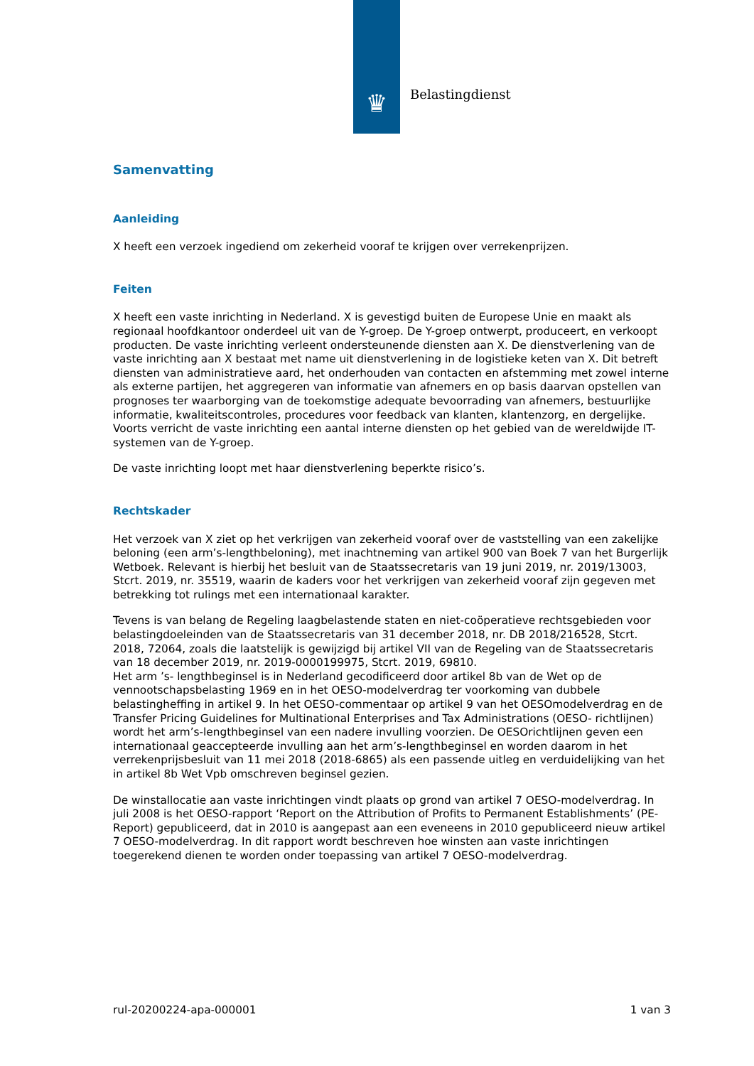♛ Belastingdienst
Samenvatting
Aanleiding
X heeft een verzoek ingediend om zekerheid vooraf te krijgen over verrekenprijzen.
Feiten
X heeft een vaste inrichting in Nederland. X is gevestigd buiten de Europese Unie en maakt als regionaal hoofdkantoor onderdeel uit van de Y-groep. De Y-groep ontwerpt, produceert, en verkoopt producten. De vaste inrichting verleent ondersteunende diensten aan X. De dienstverlening van de vaste inrichting aan X bestaat met name uit dienstverlening in de logistieke keten van X. Dit betreft diensten van administratieve aard, het onderhouden van contacten en afstemming met zowel interne als externe partijen, het aggregeren van informatie van afnemers en op basis daarvan opstellen van prognoses ter waarborging van de toekomstige adequate bevoorrading van afnemers, bestuurlijke informatie, kwaliteitscontroles, procedures voor feedback van klanten, klantenzorg, en dergelijke. Voorts verricht de vaste inrichting een aantal interne diensten op het gebied van de wereldwijde IT-systemen van de Y-groep.
De vaste inrichting loopt met haar dienstverlening beperkte risico’s.
Rechtskader
Het verzoek van X ziet op het verkrijgen van zekerheid vooraf over de vaststelling van een zakelijke beloning (een arm’s-lengthbeloning), met inachtneming van artikel 900 van Boek 7 van het Burgerlijk Wetboek. Relevant is hierbij het besluit van de Staatssecretaris van 19 juni 2019, nr. 2019/13003, Stcrt. 2019, nr. 35519, waarin de kaders voor het verkrijgen van zekerheid vooraf zijn gegeven met betrekking tot rulings met een internationaal karakter.
Tevens is van belang de Regeling laagbelastende staten en niet-coöperatieve rechtsgebieden voor belastingdoeleinden van de Staatssecretaris van 31 december 2018, nr. DB 2018/216528, Stcrt. 2018, 72064, zoals die laatstelijk is gewijzigd bij artikel VII van de Regeling van de Staatssecretaris van 18 december 2019, nr. 2019-0000199975, Stcrt. 2019, 69810.
Het arm ’s- lengthbeginsel is in Nederland gecodificeerd door artikel 8b van de Wet op de vennootschapsbelasting 1969 en in het OESO-modelverdrag ter voorkoming van dubbele belastingheffing in artikel 9. In het OESO-commentaar op artikel 9 van het OESOmodelverdrag en de Transfer Pricing Guidelines for Multinational Enterprises and Tax Administrations (OESO- richtlijnen) wordt het arm’s-lengthbeginsel van een nadere invulling voorzien. De OESOrichtlijnen geven een internationaal geaccepteerde invulling aan het arm’s-lengthbeginsel en worden daarom in het verrekenprijsbesluit van 11 mei 2018 (2018-6865) als een passende uitleg en verduidelijking van het in artikel 8b Wet Vpb omschreven beginsel gezien.
De winstallocatie aan vaste inrichtingen vindt plaats op grond van artikel 7 OESO-modelverdrag. In juli 2008 is het OESO-rapport ‘Report on the Attribution of Profits to Permanent Establishments’ (PE-Report) gepubliceerd, dat in 2010 is aangepast aan een eveneens in 2010 gepubliceerd nieuw artikel 7 OESO-modelverdrag. In dit rapport wordt beschreven hoe winsten aan vaste inrichtingen toegerekend dienen te worden onder toepassing van artikel 7 OESO-modelverdrag.
rul-20200224-apa-000001 1 van 3